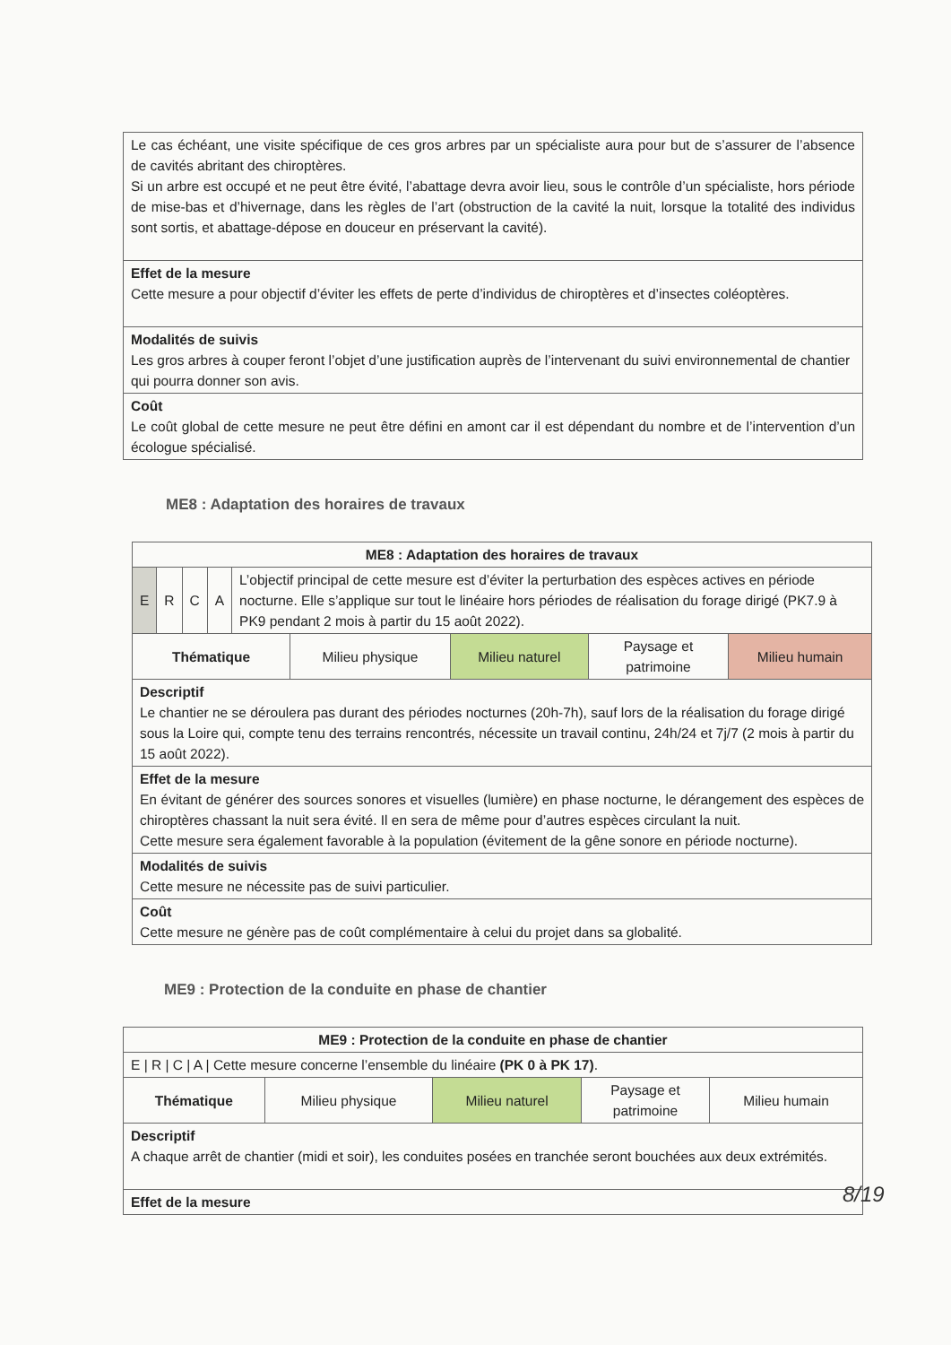| Le cas échéant, une visite spécifique de ces gros arbres par un spécialiste aura pour but de s’assurer de l’absence de cavités abritant des chiroptères. Si un arbre est occupé et ne peut être évité, l’abattage devra avoir lieu, sous le contrôle d’un spécialiste, hors période de mise-bas et d’hivernage, dans les règles de l’art (obstruction de la cavité la nuit, lorsque la totalité des individus sont sortis, et abattage-dépose en douceur en préservant la cavité). |
| Effet de la mesure Cette mesure a pour objectif d’éviter les effets de perte d’individus de chiroptères et d’insectes coléoptères. |
| Modalités de suivis Les gros arbres à couper feront l’objet d’une justification auprès de l’intervenant du suivi environnemental de chantier qui pourra donner son avis. |
| Coût Le coût global de cette mesure ne peut être défini en amont car il est dépendant du nombre et de l’intervention d’un écologue spécialisé. |
ME8 : Adaptation des horaires de travaux
| ME8 : Adaptation des horaires de travaux | | | | |
| --- | --- | --- | --- | --- |
| / E / R / C / A / L’objectif principal de cette mesure est d’éviter la perturbation des espèces actives en période nocturne. Elle s’applique sur tout le linéaire hors périodes de réalisation du forage dirigé (PK7.9 à PK9 pendant 2 mois à partir du 15 août 2022). / | | | | |
| Thématique | Milieu physique | Milieu naturel | Paysage et patrimoine | Milieu humain |
| Descriptif Le chantier ne se déroulera pas durant des périodes nocturnes (20h-7h), sauf lors de la réalisation du forage dirigé sous la Loire qui, compte tenu des terrains rencontrés, nécessite un travail continu, 24h/24 et 7j/7 (2 mois à partir du 15 août 2022). | | | | |
| Effet de la mesure En évitant de générer des sources sonores et visuelles (lumière) en phase nocturne, le dérangement des espèces de chiroptères chassant la nuit sera évité. Il en sera de même pour d’autres espèces circulant la nuit. Cette mesure sera également favorable à la population (évitement de la gêne sonore en période nocturne). | | | | |
| Modalités de suivis Cette mesure ne nécessite pas de suivi particulier. | | | | |
| Coût Cette mesure ne génère pas de coût complémentaire à celui du projet dans sa globalité. | | | | |
ME9 : Protection de la conduite en phase de chantier
| ME9 : Protection de la conduite en phase de chantier | | | | |
| --- | --- | --- | --- | --- |
| E / R / C / A / Cette mesure concerne l’ensemble du linéaire (PK 0 à PK 17) . | | | | |
| Thématique | Milieu physique | Milieu naturel | Paysage et patrimoine | Milieu humain |
| Descriptif A chaque arrêt de chantier (midi et soir), les conduites posées en tranchée seront bouchées aux deux extrémités. | | | | |
| Effet de la mesure | | | | |
8/19